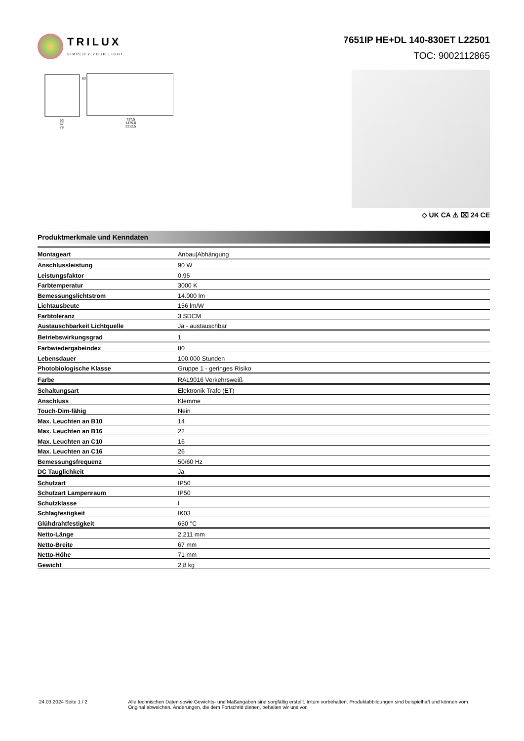TRILUX
SIMPLIFY YOUR LIGHT.
7651IP HE+DL 140-830ET L22501
TOC: 9002112865
63
67
78
83
737,5
1475,0
2212,5
◇ UK CA ⚠ ⌧ 24 CE
Produktmerkmale und Kenndaten
| Montageart | Anbau/Abhängung |
| Anschlussleistung | 90 W |
| Leistungsfaktor | 0,95 |
| Farbtemperatur | 3000 K |
| Bemessungslichtstrom | 14.000 lm |
| Lichtausbeute | 156 lm/W |
| Farbtoleranz | 3 SDCM |
| Austauschbarkeit Lichtquelle | Ja - austauschbar |
| Betriebswirkungsgrad | 1 |
| Farbwiedergabeindex | 80 |
| Lebensdauer | 100.000 Stunden |
| Photobiologische Klasse | Gruppe 1 - geringes Risiko |
| Farbe | RAL9016 Verkehrsweiß |
| Schaltungsart | Elektronik Trafo (ET) |
| Anschluss | Klemme |
| Touch-Dim-fähig | Nein |
| Max. Leuchten an B10 | 14 |
| Max. Leuchten an B16 | 22 |
| Max. Leuchten an C10 | 16 |
| Max. Leuchten an C16 | 26 |
| Bemessungsfrequenz | 50/60 Hz |
| DC Tauglichkeit | Ja |
| Schutzart | IP50 |
| Schutzart Lampenraum | IP50 |
| Schutzklasse | I |
| Schlagfestigkeit | IK03 |
| Glühdrahtfestigkeit | 650 °C |
| Netto-Länge | 2.211 mm |
| Netto-Breite | 67 mm |
| Netto-Höhe | 71 mm |
| Gewicht | 2,8 kg |
24.03.2024 Seite 1 / 2 Alle technischen Daten sowie Gewichts- und Maßangaben sind sorgfältig erstellt. Irrtum vorbehalten. Produktabbildungen sind beispielhaft und können vom Original abweichen. Änderungen, die dem Fortschritt dienen, behalten wir uns vor.